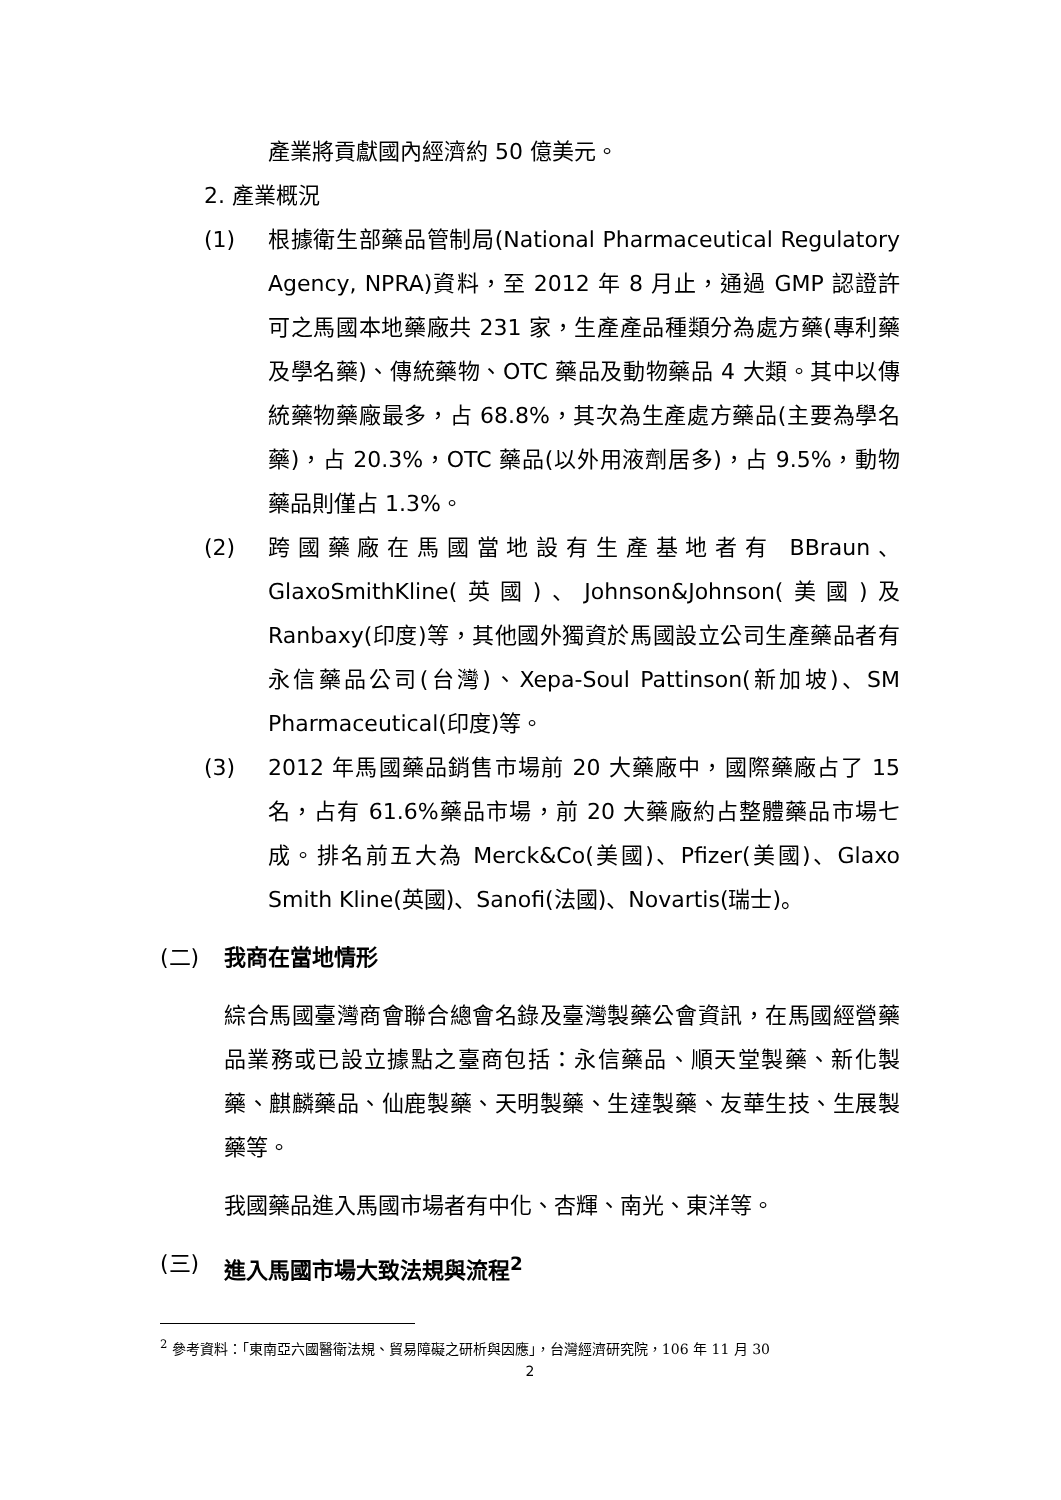產業將貢獻國內經濟約 50 億美元。
2. 產業概況
(1) 根據衛生部藥品管制局(National Pharmaceutical Regulatory Agency, NPRA)資料，至 2012 年 8 月止，通過 GMP 認證許可之馬國本地藥廠共 231 家，生產產品種類分為處方藥(專利藥及學名藥)、傳統藥物、OTC 藥品及動物藥品 4 大類。其中以傳統藥物藥廠最多，占 68.8%，其次為生產處方藥品(主要為學名藥)，占 20.3%，OTC 藥品(以外用液劑居多)，占 9.5%，動物藥品則僅占 1.3%。
(2) 跨國藥廠在馬國當地設有生產基地者有 BBraun、GlaxoSmithKline(英國)、Johnson&Johnson(美國)及 Ranbaxy(印度)等，其他國外獨資於馬國設立公司生產藥品者有永信藥品公司(台灣)、Xepa-Soul Pattinson(新加坡)、SM Pharmaceutical(印度)等。
(3) 2012 年馬國藥品銷售市場前 20 大藥廠中，國際藥廠占了 15 名，占有 61.6%藥品市場，前 20 大藥廠約占整體藥品市場七成。排名前五大為 Merck&Co(美國)、Pfizer(美國)、Glaxo Smith Kline(英國)、Sanofi(法國)、Novartis(瑞士)。
(二) 我商在當地情形
綜合馬國臺灣商會聯合總會名錄及臺灣製藥公會資訊，在馬國經營藥品業務或已設立據點之臺商包括：永信藥品、順天堂製藥、新化製藥、麒麟藥品、仙鹿製藥、天明製藥、生達製藥、友華生技、生展製藥等。
我國藥品進入馬國市場者有中化、杏輝、南光、東洋等。
(三) 進入馬國市場大致法規與流程<sup>2</sup>
<sup>2</sup> 參考資料：「東南亞六國醫衛法規、貿易障礙之研析與因應」，台灣經濟研究院，106 年 11 月 30
2